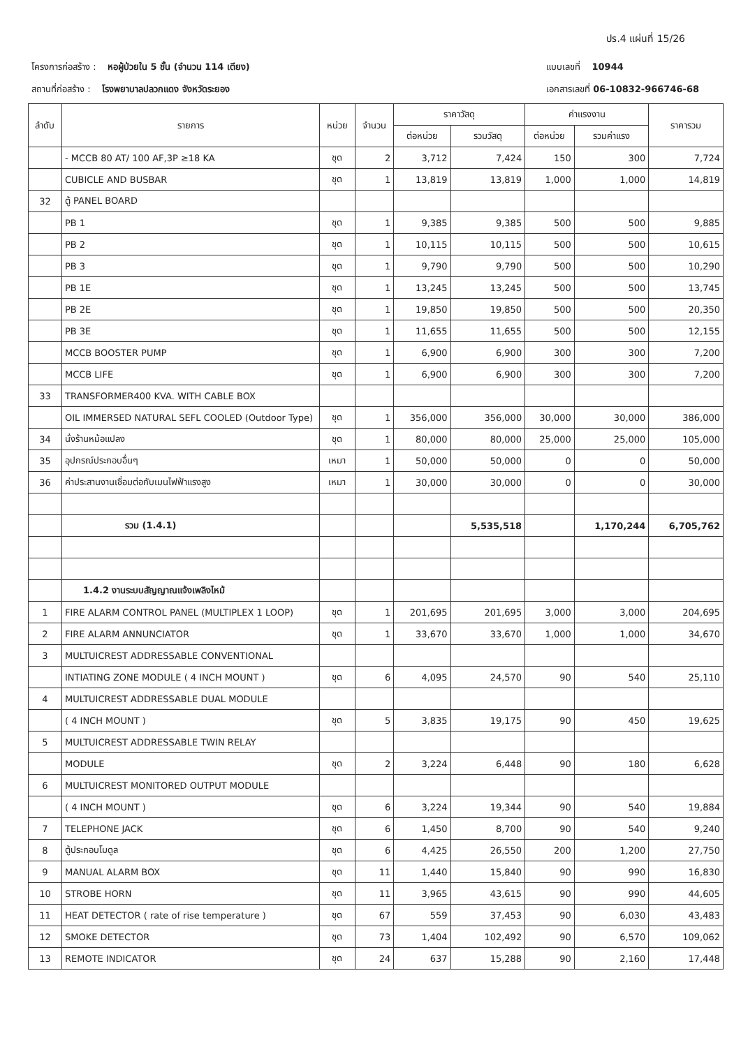ปร.4 แผ่นที่ 15/26
โครงการก่อสร้าง : หอผู้ป่วยใน 5 ชั้น (จำนวน 114 เตียง)
สถานที่ก่อสร้าง : โรงพยาบาลปลวกแดง จังหวัดระยอง
แบบเลขที่ 10944
เอกสารเลขที่ 06-10832-966746-68
| ลำดับ | รายการ | หน่วย | จำนวน | ราคาวัสดุ | | ค่าแรงงาน | | ราคารวม |
| --- | --- | --- | --- | --- | --- | --- | --- | --- |
| | | | | ต่อหน่วย | รวมวัสดุ | ต่อหน่วย | รวมค่าแรง | |
| | - MCCB 80 AT/ 100 AF,3P ≥18 KA | ชุด | 2 | 3,712 | 7,424 | 150 | 300 | 7,724 |
| | CUBICLE AND BUSBAR | ชุด | 1 | 13,819 | 13,819 | 1,000 | 1,000 | 14,819 |
| 32 | ตู้ PANEL BOARD | | | | | | | |
| | PB 1 | ชุด | 1 | 9,385 | 9,385 | 500 | 500 | 9,885 |
| | PB 2 | ชุด | 1 | 10,115 | 10,115 | 500 | 500 | 10,615 |
| | PB 3 | ชุด | 1 | 9,790 | 9,790 | 500 | 500 | 10,290 |
| | PB 1E | ชุด | 1 | 13,245 | 13,245 | 500 | 500 | 13,745 |
| | PB 2E | ชุด | 1 | 19,850 | 19,850 | 500 | 500 | 20,350 |
| | PB 3E | ชุด | 1 | 11,655 | 11,655 | 500 | 500 | 12,155 |
| | MCCB BOOSTER PUMP | ชุด | 1 | 6,900 | 6,900 | 300 | 300 | 7,200 |
| | MCCB LIFE | ชุด | 1 | 6,900 | 6,900 | 300 | 300 | 7,200 |
| 33 | TRANSFORMER400 KVA. WITH CABLE BOX | | | | | | | |
| | OIL IMMERSED NATURAL SEFL COOLED (Outdoor Type) | ชุด | 1 | 356,000 | 356,000 | 30,000 | 30,000 | 386,000 |
| 34 | นั่งร้านหม้อแปลง | ชุด | 1 | 80,000 | 80,000 | 25,000 | 25,000 | 105,000 |
| 35 | อุปกรณ์ประกอบอื่นๆ | เหมา | 1 | 50,000 | 50,000 | 0 | 0 | 50,000 |
| 36 | ค่าประสานงานเชื่อมต่อกับเมนไฟฟ้าแรงสูง | เหมา | 1 | 30,000 | 30,000 | 0 | 0 | 30,000 |
| | รวม (1.4.1) | | | | 5,535,518 | | 1,170,244 | 6,705,762 |
| | 1.4.2 งานระบบสัญญาณแจ้งเพลิงไหม้ | | | | | | | |
| 1 | FIRE ALARM CONTROL PANEL (MULTIPLEX 1 LOOP) | ชุด | 1 | 201,695 | 201,695 | 3,000 | 3,000 | 204,695 |
| 2 | FIRE ALARM ANNUNCIATOR | ชุด | 1 | 33,670 | 33,670 | 1,000 | 1,000 | 34,670 |
| 3 | MULTUICREST ADDRESSABLE CONVENTIONAL | | | | | | | |
| | INTIATING ZONE MODULE ( 4 INCH MOUNT ) | ชุด | 6 | 4,095 | 24,570 | 90 | 540 | 25,110 |
| 4 | MULTUICREST ADDRESSABLE DUAL MODULE | | | | | | | |
| | ( 4 INCH MOUNT ) | ชุด | 5 | 3,835 | 19,175 | 90 | 450 | 19,625 |
| 5 | MULTUICREST ADDRESSABLE TWIN RELAY | | | | | | | |
| | MODULE | ชุด | 2 | 3,224 | 6,448 | 90 | 180 | 6,628 |
| 6 | MULTUICREST MONITORED OUTPUT MODULE | | | | | | | |
| | ( 4 INCH MOUNT ) | ชุด | 6 | 3,224 | 19,344 | 90 | 540 | 19,884 |
| 7 | TELEPHONE JACK | ชุด | 6 | 1,450 | 8,700 | 90 | 540 | 9,240 |
| 8 | ตู้ประกอบโมดูล | ชุด | 6 | 4,425 | 26,550 | 200 | 1,200 | 27,750 |
| 9 | MANUAL ALARM BOX | ชุด | 11 | 1,440 | 15,840 | 90 | 990 | 16,830 |
| 10 | STROBE HORN | ชุด | 11 | 3,965 | 43,615 | 90 | 990 | 44,605 |
| 11 | HEAT DETECTOR ( rate of rise temperature ) | ชุด | 67 | 559 | 37,453 | 90 | 6,030 | 43,483 |
| 12 | SMOKE DETECTOR | ชุด | 73 | 1,404 | 102,492 | 90 | 6,570 | 109,062 |
| 13 | REMOTE INDICATOR | ชุด | 24 | 637 | 15,288 | 90 | 2,160 | 17,448 |